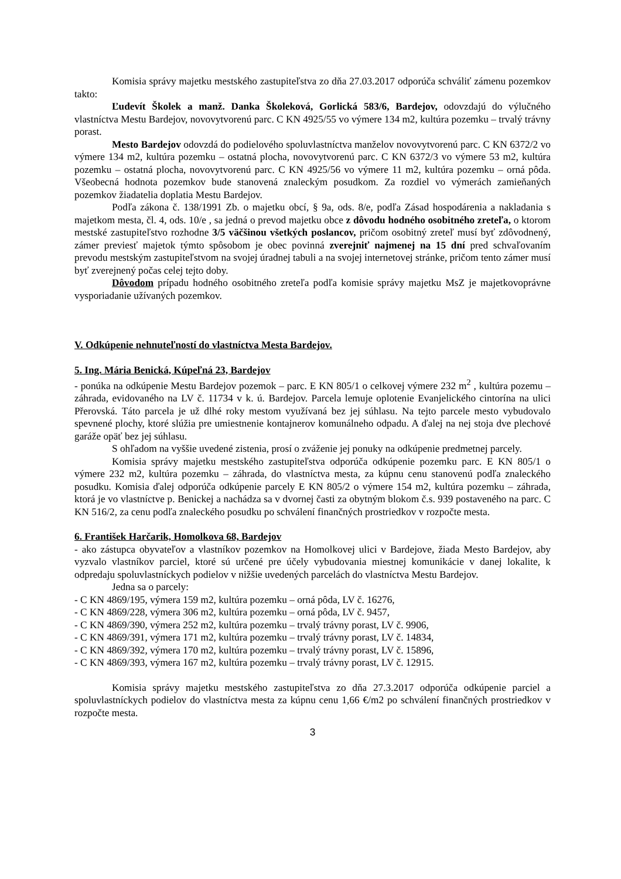Komisia správy majetku mestského zastupiteľstva zo dňa 27.03.2017 odporúča schváliť zámenu pozemkov takto:
Ľudevít Školek a manž. Danka Školeková, Gorlická 583/6, Bardejov, odovzdajú do výlučného vlastníctva Mestu Bardejov, novovytvorenú parc. C KN 4925/55 vo výmere 134 m2, kultúra pozemku – trvalý trávny porast.
Mesto Bardejov odovzdá do podielového spoluvlastníctva manželov novovytvorenú parc. C KN 6372/2 vo výmere 134 m2, kultúra pozemku – ostatná plocha, novovytvorenú parc. C KN 6372/3 vo výmere 53 m2, kultúra pozemku – ostatná plocha, novovytvorenú parc. C KN 4925/56 vo výmere 11 m2, kultúra pozemku – orná pôda. Všeobecná hodnota pozemkov bude stanovená znaleckým posudkom. Za rozdiel vo výmerách zamieňaných pozemkov žiadatelia doplatia Mestu Bardejov.
Podľa zákona č. 138/1991 Zb. o majetku obcí, § 9a, ods. 8/e, podľa Zásad hospodárenia a nakladania s majetkom mesta, čl. 4, ods. 10/e , sa jedná o prevod majetku obce z dôvodu hodného osobitného zreteľa, o ktorom mestské zastupiteľstvo rozhodne 3/5 väčšinou všetkých poslancov, pričom osobitný zreteľ musí byť zdôvodnený, zámer previesť majetok týmto spôsobom je obec povinná zverejniť najmenej na 15 dní pred schvaľovaním prevodu mestským zastupiteľstvom na svojej úradnej tabuli a na svojej internetovej stránke, pričom tento zámer musí byť zverejnený počas celej tejto doby.
Dôvodom prípadu hodného osobitného zreteľa podľa komisie správy majetku MsZ je majetkovoprávne vysporiadanie užívaných pozemkov.
V. Odkúpenie nehnuteľností do vlastníctva Mesta Bardejov.
5. Ing. Mária Benická, Kúpeľná 23, Bardejov
- ponúka na odkúpenie Mestu Bardejov pozemok – parc. E KN 805/1 o celkovej výmere 232 m<sup>2</sup> , kultúra pozemu – záhrada, evidovaného na LV č. 11734 v k. ú. Bardejov. Parcela lemuje oplotenie Evanjelického cintorína na ulici Přerovská. Táto parcela je už dlhé roky mestom využívaná bez jej súhlasu. Na tejto parcele mesto vybudovalo spevnené plochy, ktoré slúžia pre umiestnenie kontajnerov komunálneho odpadu. A ďalej na nej stoja dve plechové garáže opäť bez jej súhlasu.
S ohľadom na vyššie uvedené zistenia, prosí o zváženie jej ponuky na odkúpenie predmetnej parcely.
Komisia správy majetku mestského zastupiteľstva odporúča odkúpenie pozemku parc. E KN 805/1 o výmere 232 m2, kultúra pozemku – záhrada, do vlastníctva mesta, za kúpnu cenu stanovenú podľa znaleckého posudku. Komisia ďalej odporúča odkúpenie parcely E KN 805/2 o výmere 154 m2, kultúra pozemku – záhrada, ktorá je vo vlastníctve p. Benickej a nachádza sa v dvornej časti za obytným blokom č.s. 939 postaveného na parc. C KN 516/2, za cenu podľa znaleckého posudku po schválení finančných prostriedkov v rozpočte mesta.
6. František Harčarik, Homolkova 68, Bardejov
- ako zástupca obyvateľov a vlastníkov pozemkov na Homolkovej ulici v Bardejove, žiada Mesto Bardejov, aby vyzvalo vlastníkov parciel, ktoré sú určené pre účely vybudovania miestnej komunikácie v danej lokalite, k odpredaju spoluvlastníckych podielov v nižšie uvedených parcelách do vlastníctva Mestu Bardejov.
Jedna sa o parcely:
- C KN 4869/195, výmera 159 m2, kultúra pozemku – orná pôda, LV č. 16276,
- C KN 4869/228, výmera 306 m2, kultúra pozemku – orná pôda, LV č. 9457,
- C KN 4869/390, výmera 252 m2, kultúra pozemku – trvalý trávny porast, LV č. 9906,
- C KN 4869/391, výmera 171 m2, kultúra pozemku – trvalý trávny porast, LV č. 14834,
- C KN 4869/392, výmera 170 m2, kultúra pozemku – trvalý trávny porast, LV č. 15896,
- C KN 4869/393, výmera 167 m2, kultúra pozemku – trvalý trávny porast, LV č. 12915.
Komisia správy majetku mestského zastupiteľstva zo dňa 27.3.2017 odporúča odkúpenie parciel a spoluvlastníckych podielov do vlastníctva mesta za kúpnu cenu 1,66 €/m2 po schválení finančných prostriedkov v rozpočte mesta.
3